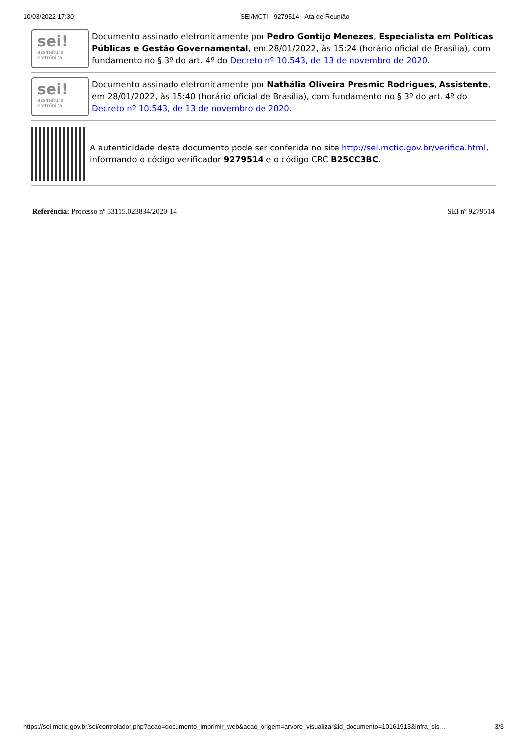10/03/2022 17:30 SEI/MCTI - 9279514 - Ata de Reunião
sei!
assinatura
eletrônica
Documento assinado eletronicamente por Pedro Gontijo Menezes, Especialista em Políticas Públicas e Gestão Governamental, em 28/01/2022, às 15:24 (horário oficial de Brasília), com fundamento no § 3º do art. 4º do Decreto nº 10.543, de 13 de novembro de 2020.
sei!
assinatura
eletrônica
Documento assinado eletronicamente por Nathália Oliveira Presmic Rodrigues, Assistente, em 28/01/2022, às 15:40 (horário oficial de Brasília), com fundamento no § 3º do art. 4º do Decreto nº 10.543, de 13 de novembro de 2020.
A autenticidade deste documento pode ser conferida no site http://sei.mctic.gov.br/verifica.html, informando o código verificador 9279514 e o código CRC B25CC3BC.
Referência: Processo nº 53115.023834/2020-14 SEI nº 9279514
https://sei.mctic.gov.br/sei/controlador.php?acao=documento_imprimir_web&acao_origem=arvore_visualizar&id_documento=10161913&infra_sis… 3/3